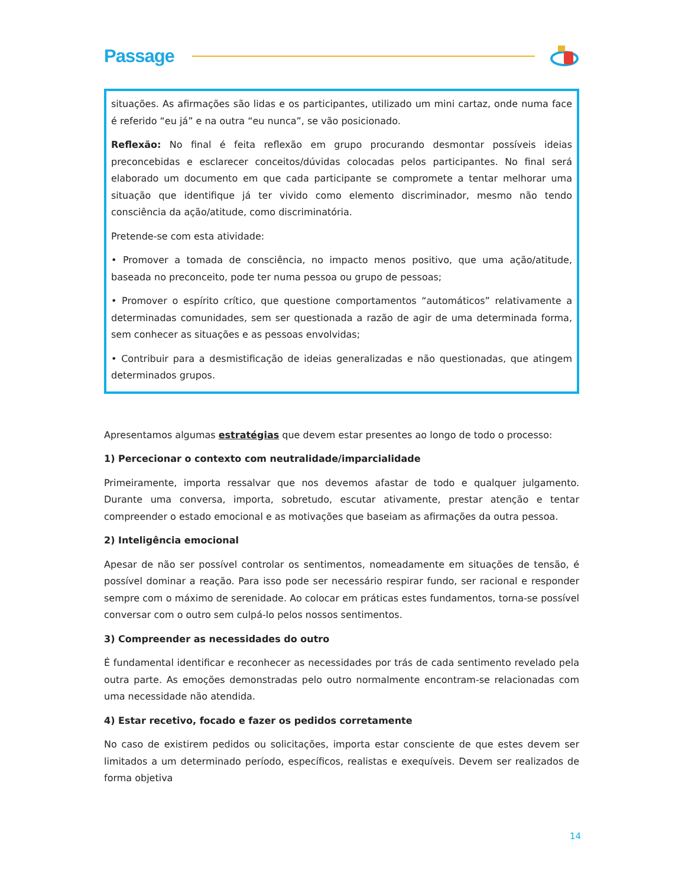Passage
situações. As afirmações são lidas e os participantes, utilizado um mini cartaz, onde numa face é referido “eu já” e na outra “eu nunca”, se vão posicionado.
Reflexão: No final é feita reflexão em grupo procurando desmontar possíveis ideias preconcebidas e esclarecer conceitos/dúvidas colocadas pelos participantes. No final será elaborado um documento em que cada participante se compromete a tentar melhorar uma situação que identifique já ter vivido como elemento discriminador, mesmo não tendo consciência da ação/atitude, como discriminatória.
Pretende-se com esta atividade:
• Promover a tomada de consciência, no impacto menos positivo, que uma ação/atitude, baseada no preconceito, pode ter numa pessoa ou grupo de pessoas;
• Promover o espírito crítico, que questione comportamentos “automáticos” relativamente a determinadas comunidades, sem ser questionada a razão de agir de uma determinada forma, sem conhecer as situações e as pessoas envolvidas;
• Contribuir para a desmistificação de ideias generalizadas e não questionadas, que atingem determinados grupos.
Apresentamos algumas estratégias que devem estar presentes ao longo de todo o processo:
1) Percecionar o contexto com neutralidade/imparcialidade
Primeiramente, importa ressalvar que nos devemos afastar de todo e qualquer julgamento. Durante uma conversa, importa, sobretudo, escutar ativamente, prestar atenção e tentar compreender o estado emocional e as motivações que baseiam as afirmações da outra pessoa.
2) Inteligência emocional
Apesar de não ser possível controlar os sentimentos, nomeadamente em situações de tensão, é possível dominar a reação. Para isso pode ser necessário respirar fundo, ser racional e responder sempre com o máximo de serenidade. Ao colocar em práticas estes fundamentos, torna-se possível conversar com o outro sem culpá-lo pelos nossos sentimentos.
3) Compreender as necessidades do outro
É fundamental identificar e reconhecer as necessidades por trás de cada sentimento revelado pela outra parte. As emoções demonstradas pelo outro normalmente encontram-se relacionadas com uma necessidade não atendida.
4) Estar recetivo, focado e fazer os pedidos corretamente
No caso de existirem pedidos ou solicitações, importa estar consciente de que estes devem ser limitados a um determinado período, específicos, realistas e exequíveis. Devem ser realizados de forma objetiva
14